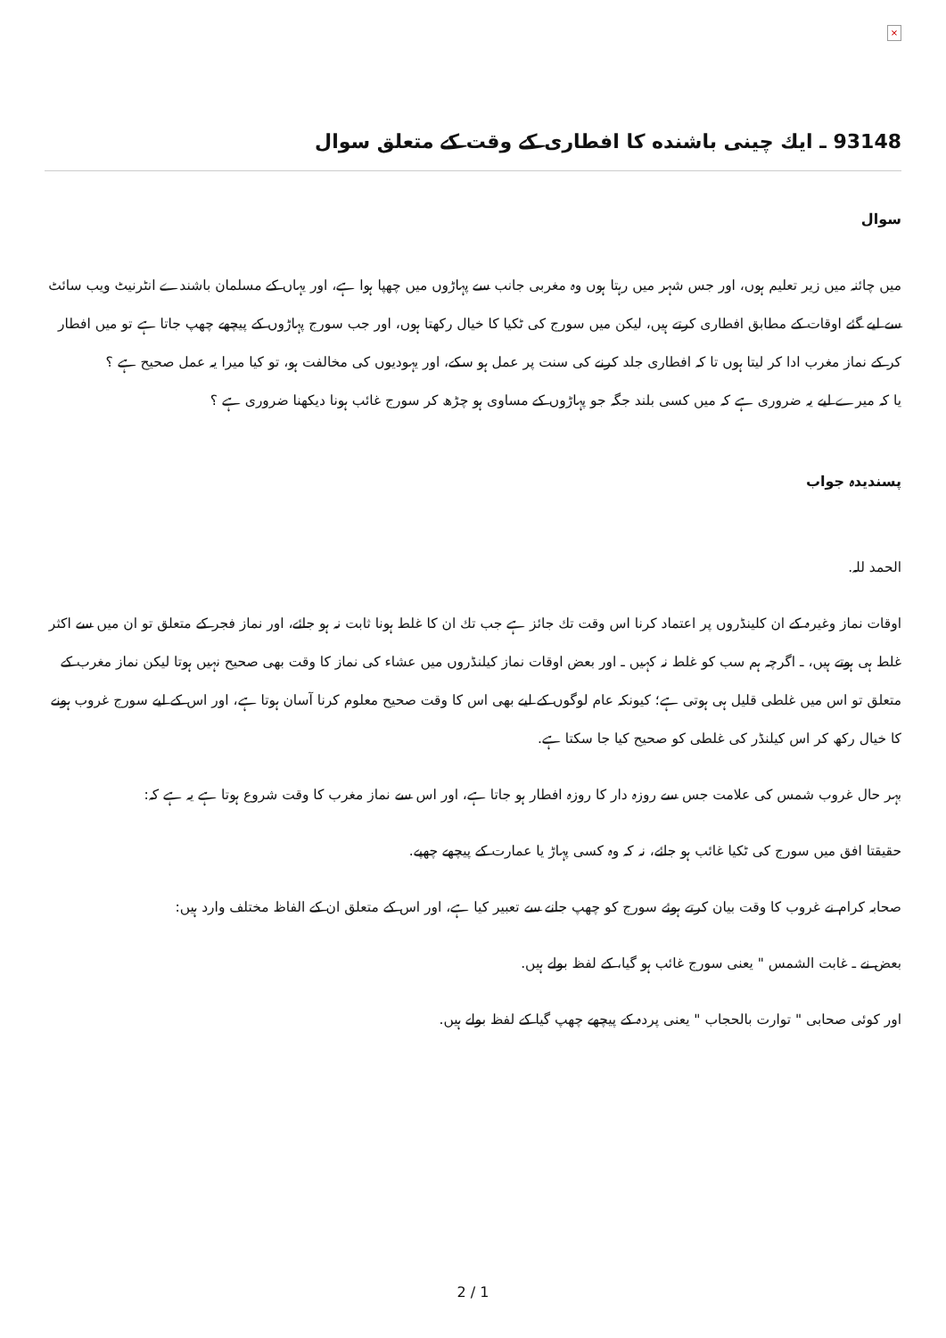×
93148 ـ ايك چينى باشنده كا افطارى كے وقت كے متعلق سوال
سوال
ميں چائنہ ميں زير تعليم ہوں، اور جس شہر ميں رہتا ہوں وہ مغربى جانب سے پہاڑوں ميں چھپا ہوا ہے، اور يہاں كے مسلمان باشندے انٹرنيٹ ويب سائٹ سے ليے گئے اوقات كے مطابق افطارى كرتے ہيں، ليكن ميں سورج كى ٹكيا كا خيال ركھتا ہوں، اور جب سورج پہاڑوں كے پيچھے چھپ جاتا ہے تو ميں افطار كر كے نماز مغرب ادا كر ليتا ہوں تا كہ افطارى جلد كرنے كى سنت پر عمل ہو سكے، اور يہوديوں كى مخالفت ہو، تو كيا ميرا يہ عمل صحيح ہے ؟
يا كہ ميرے ليے يہ ضرورى ہے كہ ميں كسى بلند جگہ جو پہاڑوں كے مساوى ہو چڑھ كر سورج غائب ہونا ديكھنا ضرورى ہے ؟
پسنديدہ جواب
الحمد للہ.
اوقات نماز وغيرہ كے ان كلينڈروں پر اعتماد كرنا اس وقت تك جائز ہے جب تك ان كا غلط ہونا ثابت نہ ہو جائے، اور نماز فجر كے متعلق تو ان ميں سے اكثر غلط ہى ہوتے ہيں، ـ اگرچہ ہم سب كو غلط نہ كہيں ـ اور بعض اوقات نماز كيلنڈروں ميں عشاء كى نماز كا وقت بھى صحيح نہيں ہوتا ليكن نماز مغرب كے متعلق تو اس ميں غلطى قليل ہى ہوتى ہے؛ كيونكہ عام لوگوں كے ليے بھى اس كا وقت صحيح معلوم كرنا آسان ہوتا ہے، اور اس كے ليے سورج غروب ہونے كا خيال ركھ كر اس كيلنڈر كى غلطى كو صحيح كيا جا سكتا ہے.
بہر حال غروب شمس كى علامت جس سے روزہ دار كا روزہ افطار ہو جاتا ہے، اور اس سے نماز مغرب كا وقت شروع ہوتا ہے يہ ہے كہ:
حقيقتا افق ميں سورج كى ٹكيا غائب ہو جائے، نہ كہ وہ كسى پہاڑ يا عمارت كے پيچھے چھپے.
صحابہ كرام نے غروب كا وقت بيان كرتے ہوئے سورج كو چھپ جانے سے تعبير كيا ہے، اور اس كے متعلق ان كے الفاظ مختلف وارد ہيں:
بعض نے ـ غابت الشمس " يعنى سورج غائب ہو گيا، كے لفظ بولے ہيں.
اور كوئى صحابى " توارت بالحجاب " يعنى پردہ كے پيچھے چھپ گيا كے لفظ بولے ہيں.
2 / 1